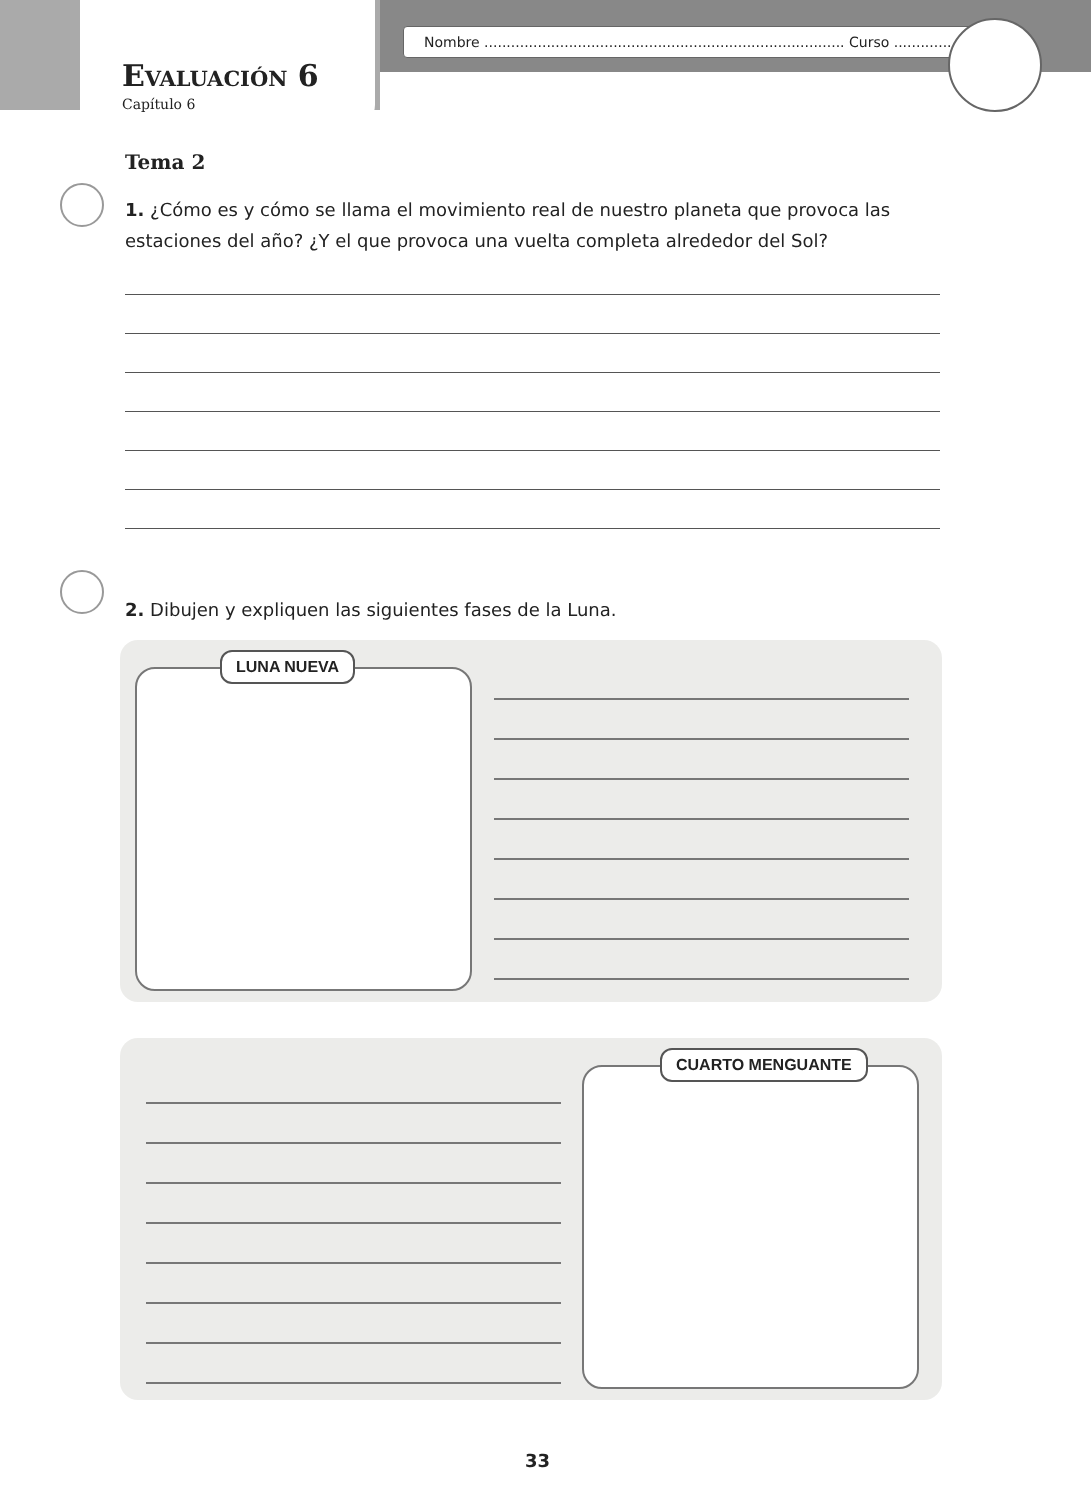Nombre ................................................................................. Curso ....................
Evaluación 6
Capítulo 6
Tema 2
1. ¿Cómo es y cómo se llama el movimiento real de nuestro planeta que provoca las estaciones del año? ¿Y el que provoca una vuelta completa alrededor del Sol?
2. Dibujen y expliquen las siguientes fases de la Luna.
LUNA NUEVA
CUARTO MENGUANTE
33